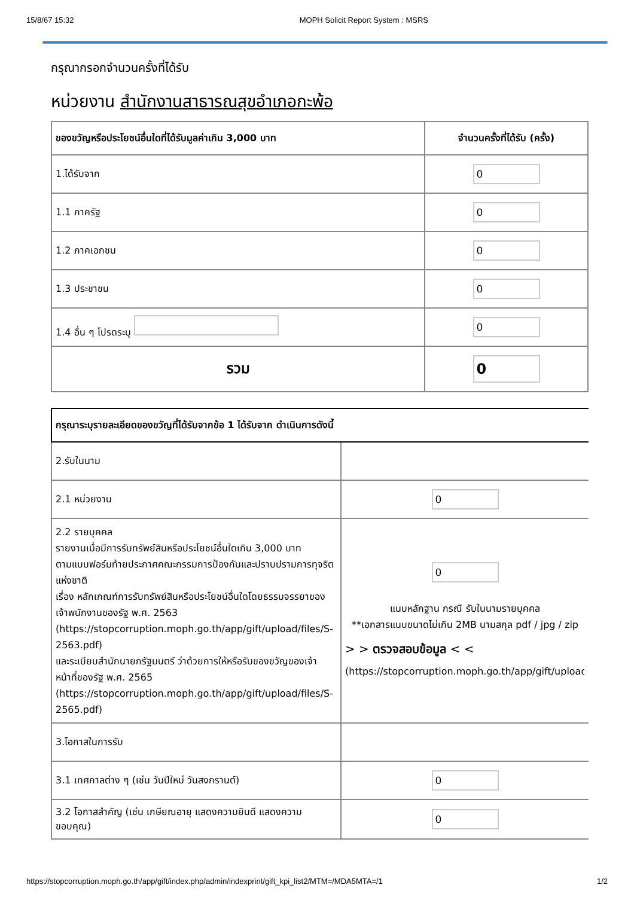15/8/67 15:32 MOPH Solicit Report System : MSRS
กรุณากรอกจำนวนครั้งที่ได้รับ
หน่วยงาน สำนักงานสาธารณสุขอำเภอกะพ้อ
| ของขวัญหรือประโยชน์อื่นใดที่ได้รับมูลค่าเกิน 3,000 บาท | จำนวนครั้งที่ได้รับ (ครั้ง) |
| --- | --- |
| 1.ได้รับจาก | 0 |
| 1.1 ภาครัฐ | 0 |
| 1.2 ภาคเอกชน | 0 |
| 1.3 ประชาชน | 0 |
| 1.4 อื่น ๆ โปรดระบุ | 0 |
| รวม | 0 |
| กรุณาระบุรายละเอียดของขวัญที่ได้รับจากข้อ 1 ได้รับจาก ดำเนินการดังนี้ | |
| --- | --- |
| 2.รับในนาม | |
| 2.1 หน่วยงาน | 0 |
| 2.2 รายบุคคล รายงานเมื่อมีการรับทรัพย์สินหรือประโยชน์อื่นใดเกิน 3,000 บาท ตามแบบฟอร์มท้ายประกาศคณะกรรมการป้องกันและปราบปรามการทุจริตแห่งชาติ เรื่อง หลักเกณฑ์การรับทรัพย์สินหรือประโยชน์อื่นใดโดยธรรมจรรยาของเจ้าพนักงานของรัฐ พ.ศ. 2563 (https://stopcorruption.moph.go.th/app/gift/upload/files/S-2563.pdf) และระเบียบสำนักนายกรัฐมนตรี ว่าด้วยการให้หรือรับของขวัญของเจ้าหน้าที่ของรัฐ พ.ศ. 2565 (https://stopcorruption.moph.go.th/app/gift/upload/files/S-2565.pdf) | 0 แนบหลักฐาน กรณี รับในนามรายบุคคล **เอกสารแนบขนาดไม่เกิน 2MB นามสกุล pdf / jpg / zip > > ตรวจสอบข้อมูล < < (https://stopcorruption.moph.go.th/app/gift/upload |
| 3.โอกาสในการรับ | |
| 3.1 เทศกาลต่าง ๆ (เช่น วันปีใหม่ วันสงกรานต์) | 0 |
| 3.2 โอกาสสำคัญ (เช่น เกษียณอายุ แสดงความยินดี แสดงความขอบคุณ) | 0 |
https://stopcorruption.moph.go.th/app/gift/index.php/admin/indexprint/gift_kpi_list2/MTM=/MDA5MTA=/1 1/2